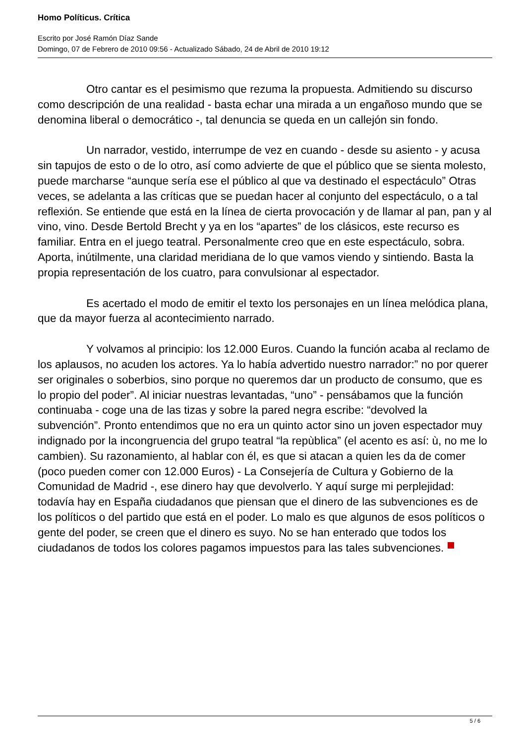Homo Políticus. Crítica
Escrito por José Ramón Díaz Sande
Domingo, 07 de Febrero de 2010 09:56 - Actualizado Sábado, 24 de Abril de 2010 19:12
Otro cantar es el pesimismo que rezuma la propuesta. Admitiendo su discurso como descripción de una realidad - basta echar una mirada a un engañoso mundo que se denomina liberal o democrático -, tal denuncia se queda en un callejón sin fondo.
Un narrador, vestido, interrumpe de vez en cuando - desde su asiento - y acusa sin tapujos de esto o de lo otro, así como advierte de que el público que se sienta molesto, puede marcharse “aunque sería ese el público al que va destinado el espectáculo” Otras veces, se adelanta a las críticas que se puedan hacer al conjunto del espectáculo, o a tal reflexión. Se entiende que está en la línea de cierta provocación y de llamar al pan, pan y al vino, vino. Desde Bertold Brecht y ya en los “apartes” de los clásicos, este recurso es familiar. Entra en el juego teatral. Personalmente creo que en este espectáculo, sobra. Aporta, inútilmente, una claridad meridiana de lo que vamos viendo y sintiendo. Basta la propia representación de los cuatro, para convulsionar al espectador.
Es acertado el modo de emitir el texto los personajes en un línea melódica plana, que da mayor fuerza al acontecimiento narrado.
Y volvamos al principio: los 12.000 Euros. Cuando la función acaba al reclamo de los aplausos, no acuden los actores. Ya lo había advertido nuestro narrador:” no por querer ser originales o soberbios, sino porque no queremos dar un producto de consumo, que es lo propio del poder”. Al iniciar nuestras levantadas, “uno” - pensábamos que la función continuaba - coge una de las tizas y sobre la pared negra escribe: “devolved la subvención”. Pronto entendimos que no era un quinto actor sino un joven espectador muy indignado por la incongruencia del grupo teatral “la repùblica” (el acento es así: ù, no me lo cambien). Su razonamiento, al hablar con él, es que si atacan a quien les da de comer (poco pueden comer con 12.000 Euros) - La Consejería de Cultura y Gobierno de la Comunidad de Madrid -, ese dinero hay que devolverlo. Y aquí surge mi perplejidad: todavía hay en España ciudadanos que piensan que el dinero de las subvenciones es de los políticos o del partido que está en el poder. Lo malo es que algunos de esos políticos o gente del poder, se creen que el dinero es suyo. No se han enterado que todos los ciudadanos de todos los colores pagamos impuestos para las tales subvenciones.
5 / 6